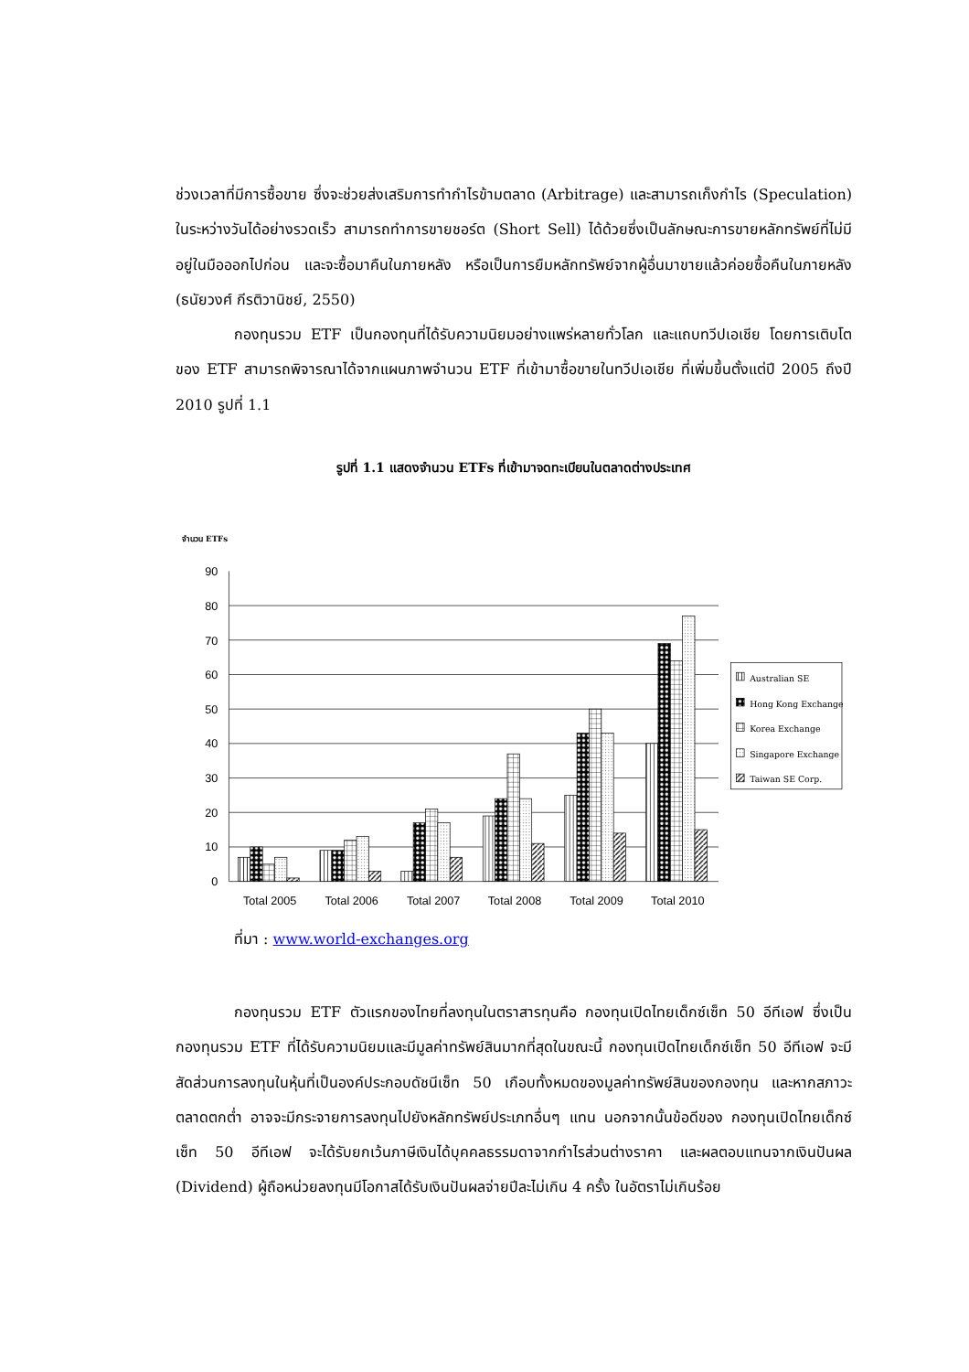ช่วงเวลาที่มีการซื้อขาย ซึ่งจะช่วยส่งเสริมการทำกำไรข้ามตลาด (Arbitrage) และสามารถเก็งกำไร (Speculation) ในระหว่างวันได้อย่างรวดเร็ว สามารถทำการขายชอร์ต (Short Sell) ได้ด้วยซึ่งเป็นลักษณะการขายหลักทรัพย์ที่ไม่มีอยู่ในมือออกไปก่อน และจะซื้อมาคืนในภายหลัง หรือเป็นการยืมหลักทรัพย์จากผู้อื่นมาขายแล้วค่อยซื้อคืนในภายหลัง (ธนัยวงศ์ กีรติวานิชย์, 2550)
กองทุนรวม ETF เป็นกองทุนที่ได้รับความนิยมอย่างแพร่หลายทั่วโลก และแถบทวีปเอเชีย โดยการเติบโตของ ETF สามารถพิจารณาได้จากแผนภาพจำนวน ETF ที่เข้ามาซื้อขายในทวีปเอเชีย ที่เพิ่มขึ้นตั้งแต่ปี 2005 ถึงปี 2010 รูปที่ 1.1
รูปที่ 1.1 แสดงจำนวน ETFs ที่เข้ามาจดทะเบียนในตลาดต่างประเทศ
จำนวน ETFs
0
10
20
30
40
50
60
70
80
90
Total 2005
Total 2006
Total 2007
Total 2008
Total 2009
Total 2010
Australian SE
Hong Kong Exchange
Korea Exchange
Singapore Exchange
Taiwan SE Corp.
ที่มา : www.world-exchanges.org
กองทุนรวม ETF ตัวแรกของไทยที่ลงทุนในตราสารทุนคือ กองทุนเปิดไทยเด็กซ์เซ็ท 50 อีทีเอฟ ซึ่งเป็น กองทุนรวม ETF ที่ได้รับความนิยมและมีมูลค่าทรัพย์สินมากที่สุดในขณะนี้ กองทุนเปิดไทยเด็กซ์เซ็ท 50 อีทีเอฟ จะมีสัดส่วนการลงทุนในหุ้นที่เป็นองค์ประกอบดัชนีเซ็ท 50 เกือบทั้งหมดของมูลค่าทรัพย์สินของกองทุน และหากสภาวะตลาดตกต่ำ อาจจะมีกระจายการลงทุนไปยังหลักทรัพย์ประเภทอื่นๆ แทน นอกจากนั้นข้อดีของ กองทุนเปิดไทยเด็กซ์เซ็ท 50 อีทีเอฟ จะได้รับยกเว้นภาษีเงินได้บุคคลธรรมดาจากกำไรส่วนต่างราคา และผลตอบแทนจากเงินปันผล (Dividend) ผู้ถือหน่วยลงทุนมีโอกาสได้รับเงินปันผลจ่ายปีละไม่เกิน 4 ครั้ง ในอัตราไม่เกินร้อย